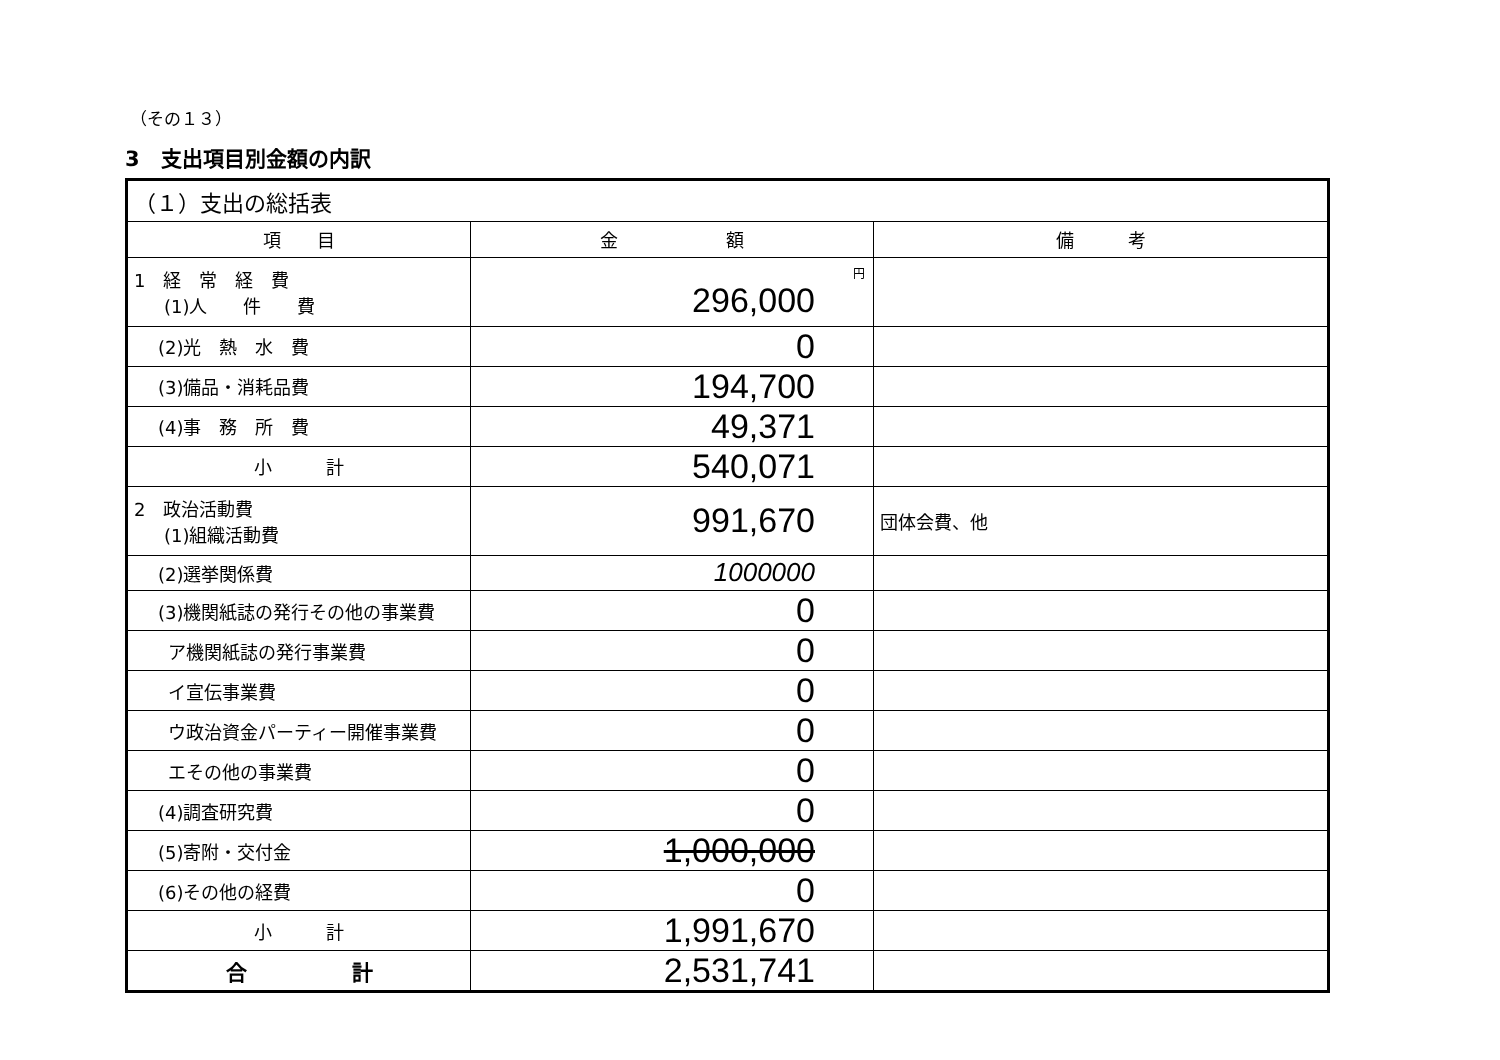（その１３）
3　支出項目別金額の内訳
| （１）支出の総括表 | | |
| 項 目 | 金 額 | 備 考 |
| 1 経 常 経 費 (1)人 件 費 | 円 296,000 | |
| (2)光 熱 水 費 | 0 | |
| (3)備品・消耗品費 | 194,700 | |
| (4)事 務 所 費 | 49,371 | |
| 小 計 | 540,071 | |
| 2 政治活動費 (1)組織活動費 | 991,670 | 団体会費、他 |
| (2)選挙関係費 | 1000000 | |
| (3)機関紙誌の発行その他の事業費 | 0 | |
| ア機関紙誌の発行事業費 | 0 | |
| イ宣伝事業費 | 0 | |
| ウ政治資金パーティー開催事業費 | 0 | |
| エその他の事業費 | 0 | |
| (4)調査研究費 | 0 | |
| (5)寄附・交付金 | 1,000,000 | |
| (6)その他の経費 | 0 | |
| 小 計 | 1,991,670 | |
| 合 計 | 2,531,741 | |